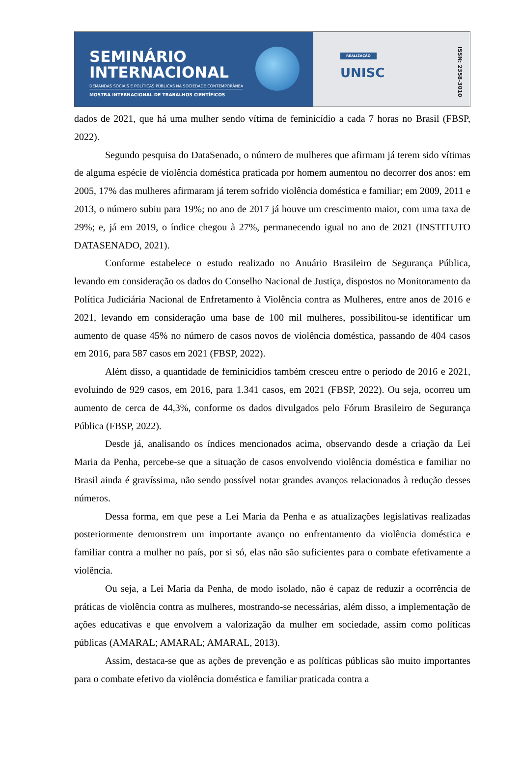SEMINÁRIO
INTERNACIONAL
DEMANDAS SOCIAIS E POLÍTICAS PÚBLICAS NA SOCIEDADE CONTEMPORÂNEA
MOSTRA INTERNACIONAL DE TRABALHOS CIENTÍFICOS
REALIZAÇÃO
UNISC
ISSN: 2358-3010
dados de 2021, que há uma mulher sendo vítima de feminicídio a cada 7 horas no Brasil (FBSP, 2022).
Segundo pesquisa do DataSenado, o número de mulheres que afirmam já terem sido vítimas de alguma espécie de violência doméstica praticada por homem aumentou no decorrer dos anos: em 2005, 17% das mulheres afirmaram já terem sofrido violência doméstica e familiar; em 2009, 2011 e 2013, o número subiu para 19%; no ano de 2017 já houve um crescimento maior, com uma taxa de 29%; e, já em 2019, o índice chegou à 27%, permanecendo igual no ano de 2021 (INSTITUTO DATASENADO, 2021).
Conforme estabelece o estudo realizado no Anuário Brasileiro de Segurança Pública, levando em consideração os dados do Conselho Nacional de Justiça, dispostos no Monitoramento da Política Judiciária Nacional de Enfretamento à Violência contra as Mulheres, entre anos de 2016 e 2021, levando em consideração uma base de 100 mil mulheres, possibilitou-se identificar um aumento de quase 45% no número de casos novos de violência doméstica, passando de 404 casos em 2016, para 587 casos em 2021 (FBSP, 2022).
Além disso, a quantidade de feminicídios também cresceu entre o período de 2016 e 2021, evoluindo de 929 casos, em 2016, para 1.341 casos, em 2021 (FBSP, 2022). Ou seja, ocorreu um aumento de cerca de 44,3%, conforme os dados divulgados pelo Fórum Brasileiro de Segurança Pública (FBSP, 2022).
Desde já, analisando os índices mencionados acima, observando desde a criação da Lei Maria da Penha, percebe-se que a situação de casos envolvendo violência doméstica e familiar no Brasil ainda é gravíssima, não sendo possível notar grandes avanços relacionados à redução desses números.
Dessa forma, em que pese a Lei Maria da Penha e as atualizações legislativas realizadas posteriormente demonstrem um importante avanço no enfrentamento da violência doméstica e familiar contra a mulher no país, por si só, elas não são suficientes para o combate efetivamente a violência.
Ou seja, a Lei Maria da Penha, de modo isolado, não é capaz de reduzir a ocorrência de práticas de violência contra as mulheres, mostrando-se necessárias, além disso, a implementação de ações educativas e que envolvem a valorização da mulher em sociedade, assim como políticas públicas (AMARAL; AMARAL; AMARAL, 2013).
Assim, destaca-se que as ações de prevenção e as políticas públicas são muito importantes para o combate efetivo da violência doméstica e familiar praticada contra a